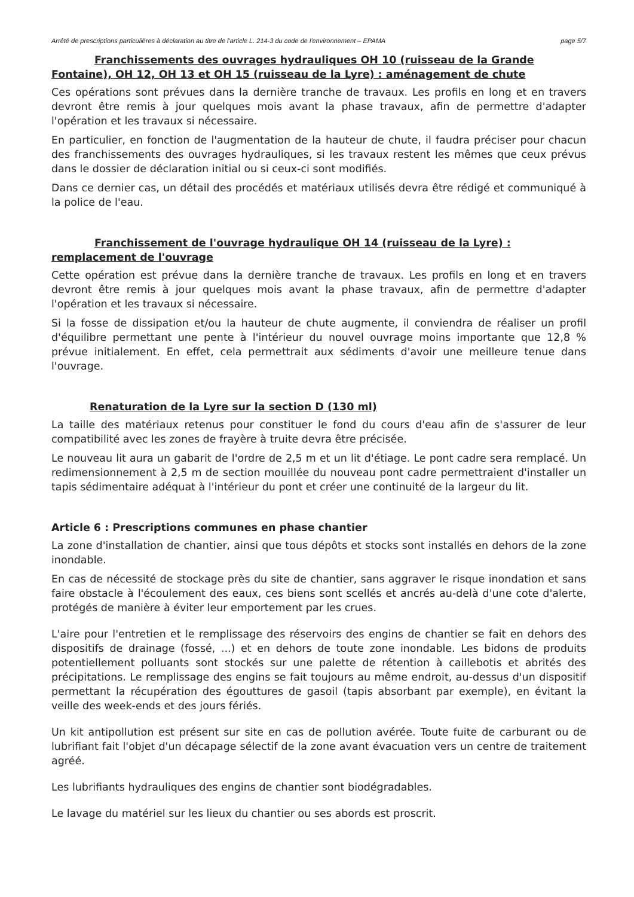Arrêté de prescriptions particulières à déclaration au titre de l'article L. 214-3 du code de l'environnement – EPAMA page 5/7
Franchissements des ouvrages hydrauliques OH 10 (ruisseau de la Grande Fontaine), OH 12, OH 13 et OH 15 (ruisseau de la Lyre) : aménagement de chute
Ces opérations sont prévues dans la dernière tranche de travaux. Les profils en long et en travers devront être remis à jour quelques mois avant la phase travaux, afin de permettre d'adapter l'opération et les travaux si nécessaire.
En particulier, en fonction de l'augmentation de la hauteur de chute, il faudra préciser pour chacun des franchissements des ouvrages hydrauliques, si les travaux restent les mêmes que ceux prévus dans le dossier de déclaration initial ou si ceux-ci sont modifiés.
Dans ce dernier cas, un détail des procédés et matériaux utilisés devra être rédigé et communiqué à la police de l'eau.
Franchissement de l'ouvrage hydraulique OH 14 (ruisseau de la Lyre) : remplacement de l'ouvrage
Cette opération est prévue dans la dernière tranche de travaux. Les profils en long et en travers devront être remis à jour quelques mois avant la phase travaux, afin de permettre d'adapter l'opération et les travaux si nécessaire.
Si la fosse de dissipation et/ou la hauteur de chute augmente, il conviendra de réaliser un profil d'équilibre permettant une pente à l'intérieur du nouvel ouvrage moins importante que 12,8 % prévue initialement. En effet, cela permettrait aux sédiments d'avoir une meilleure tenue dans l'ouvrage.
Renaturation de la Lyre sur la section D (130 ml)
La taille des matériaux retenus pour constituer le fond du cours d'eau afin de s'assurer de leur compatibilité avec les zones de frayère à truite devra être précisée.
Le nouveau lit aura un gabarit de l'ordre de 2,5 m et un lit d'étiage. Le pont cadre sera remplacé. Un redimensionnement à 2,5 m de section mouillée du nouveau pont cadre permettraient d'installer un tapis sédimentaire adéquat à l'intérieur du pont et créer une continuité de la largeur du lit.
Article 6 : Prescriptions communes en phase chantier
La zone d'installation de chantier, ainsi que tous dépôts et stocks sont installés en dehors de la zone inondable.
En cas de nécessité de stockage près du site de chantier, sans aggraver le risque inondation et sans faire obstacle à l'écoulement des eaux, ces biens sont scellés et ancrés au-delà d'une cote d'alerte, protégés de manière à éviter leur emportement par les crues.
L'aire pour l'entretien et le remplissage des réservoirs des engins de chantier se fait en dehors des dispositifs de drainage (fossé, ...) et en dehors de toute zone inondable. Les bidons de produits potentiellement polluants sont stockés sur une palette de rétention à caillebotis et abrités des précipitations. Le remplissage des engins se fait toujours au même endroit, au-dessus d'un dispositif permettant la récupération des égouttures de gasoil (tapis absorbant par exemple), en évitant la veille des week-ends et des jours fériés.
Un kit antipollution est présent sur site en cas de pollution avérée. Toute fuite de carburant ou de lubrifiant fait l'objet d'un décapage sélectif de la zone avant évacuation vers un centre de traitement agréé.
Les lubrifiants hydrauliques des engins de chantier sont biodégradables.
Le lavage du matériel sur les lieux du chantier ou ses abords est proscrit.